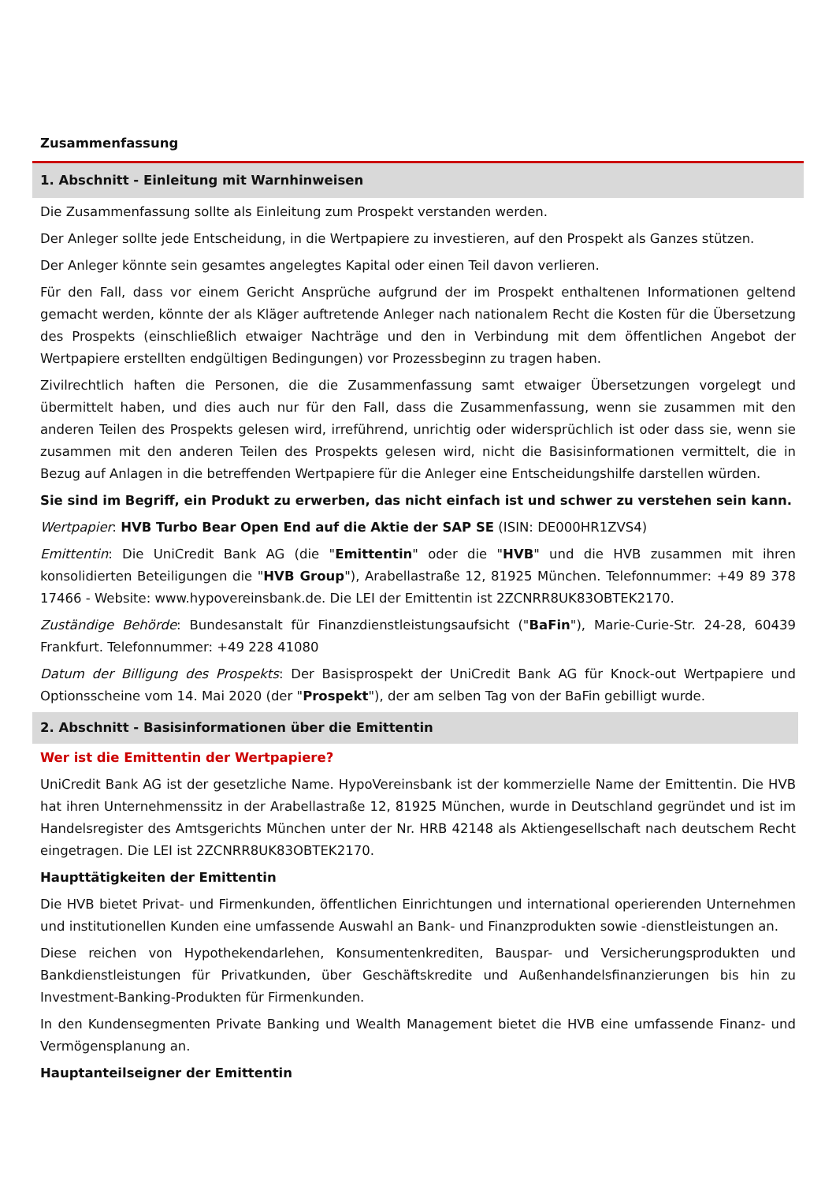Zusammenfassung
1. Abschnitt - Einleitung mit Warnhinweisen
Die Zusammenfassung sollte als Einleitung zum Prospekt verstanden werden.
Der Anleger sollte jede Entscheidung, in die Wertpapiere zu investieren, auf den Prospekt als Ganzes stützen.
Der Anleger könnte sein gesamtes angelegtes Kapital oder einen Teil davon verlieren.
Für den Fall, dass vor einem Gericht Ansprüche aufgrund der im Prospekt enthaltenen Informationen geltend gemacht werden, könnte der als Kläger auftretende Anleger nach nationalem Recht die Kosten für die Übersetzung des Prospekts (einschließlich etwaiger Nachträge und den in Verbindung mit dem öffentlichen Angebot der Wertpapiere erstellten endgültigen Bedingungen) vor Prozessbeginn zu tragen haben.
Zivilrechtlich haften die Personen, die die Zusammenfassung samt etwaiger Übersetzungen vorgelegt und übermittelt haben, und dies auch nur für den Fall, dass die Zusammenfassung, wenn sie zusammen mit den anderen Teilen des Prospekts gelesen wird, irreführend, unrichtig oder widersprüchlich ist oder dass sie, wenn sie zusammen mit den anderen Teilen des Prospekts gelesen wird, nicht die Basisinformationen vermittelt, die in Bezug auf Anlagen in die betreffenden Wertpapiere für die Anleger eine Entscheidungshilfe darstellen würden.
Sie sind im Begriff, ein Produkt zu erwerben, das nicht einfach ist und schwer zu verstehen sein kann.
Wertpapier: HVB Turbo Bear Open End auf die Aktie der SAP SE (ISIN: DE000HR1ZVS4)
Emittentin: Die UniCredit Bank AG (die "Emittentin" oder die "HVB" und die HVB zusammen mit ihren konsolidierten Beteiligungen die "HVB Group"), Arabellastraße 12, 81925 München. Telefonnummer: +49 89 378 17466 - Website: www.hypovereinsbank.de. Die LEI der Emittentin ist 2ZCNRR8UK83OBTEK2170.
Zuständige Behörde: Bundesanstalt für Finanzdienstleistungsaufsicht ("BaFin"), Marie-Curie-Str. 24-28, 60439 Frankfurt. Telefonnummer: +49 228 41080
Datum der Billigung des Prospekts: Der Basisprospekt der UniCredit Bank AG für Knock-out Wertpapiere und Optionsscheine vom 14. Mai 2020 (der "Prospekt"), der am selben Tag von der BaFin gebilligt wurde.
2. Abschnitt - Basisinformationen über die Emittentin
Wer ist die Emittentin der Wertpapiere?
UniCredit Bank AG ist der gesetzliche Name. HypoVereinsbank ist der kommerzielle Name der Emittentin. Die HVB hat ihren Unternehmenssitz in der Arabellastraße 12, 81925 München, wurde in Deutschland gegründet und ist im Handelsregister des Amtsgerichts München unter der Nr. HRB 42148 als Aktiengesellschaft nach deutschem Recht eingetragen. Die LEI ist 2ZCNRR8UK83OBTEK2170.
Haupttätigkeiten der Emittentin
Die HVB bietet Privat- und Firmenkunden, öffentlichen Einrichtungen und international operierenden Unternehmen und institutionellen Kunden eine umfassende Auswahl an Bank- und Finanzprodukten sowie -dienstleistungen an.
Diese reichen von Hypothekendarlehen, Konsumentenkrediten, Bauspar- und Versicherungsprodukten und Bankdienstleistungen für Privatkunden, über Geschäftskredite und Außenhandelsfinanzierungen bis hin zu Investment-Banking-Produkten für Firmenkunden.
In den Kundensegmenten Private Banking und Wealth Management bietet die HVB eine umfassende Finanz- und Vermögensplanung an.
Hauptanteilseigner der Emittentin